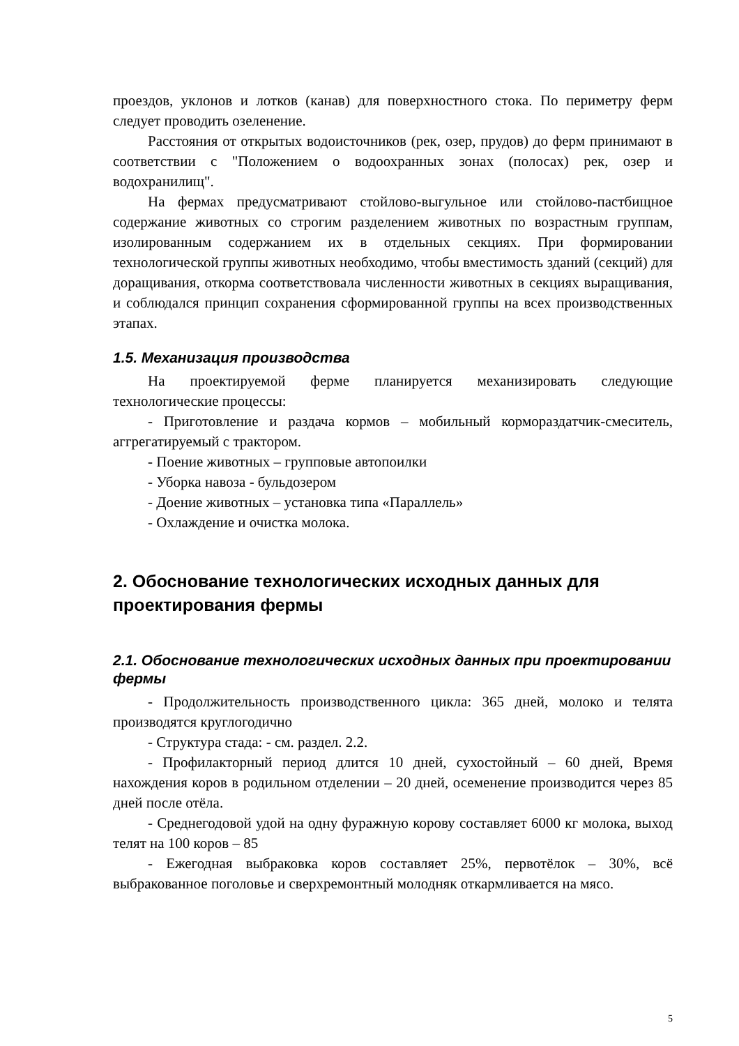проездов, уклонов и лотков (канав) для поверхностного стока. По периметру ферм следует проводить озеленение.
Расстояния от открытых водоисточников (рек, озер, прудов) до ферм принимают в соответствии с "Положением о водоохранных зонах (полосах) рек, озер и водохранилищ".
На фермах предусматривают стойлово-выгульное или стойлово-пастбищное содержание животных со строгим разделением животных по возрастным группам, изолированным содержанием их в отдельных секциях. При формировании технологической группы животных необходимо, чтобы вместимость зданий (секций) для доращивания, откорма соответствовала численности животных в секциях выращивания, и соблюдался принцип сохранения сформированной группы на всех производственных этапах.
1.5. Механизация производства
На проектируемой ферме планируется механизировать следующие технологические процессы:
- Приготовление и раздача кормов – мобильный кормораздатчик-смеситель, аггрегатируемый с трактором.
- Поение животных – групповые автопоилки
- Уборка навоза - бульдозером
- Доение животных – установка типа «Параллель»
- Охлаждение и очистка молока.
2. Обоснование технологических исходных данных для проектирования фермы
2.1. Обоснование технологических исходных данных при проектировании фермы
- Продолжительность производственного цикла: 365 дней, молоко и телята производятся круглогодично
- Структура стада: - см. раздел. 2.2.
- Профилакторный период длится 10 дней, сухостойный – 60 дней, Время нахождения коров в родильном отделении – 20 дней, осеменение производится через 85 дней после отёла.
- Среднегодовой удой на одну фуражную корову составляет 6000 кг молока, выход телят на 100 коров – 85
- Ежегодная выбраковка коров составляет 25%, первотёлок – 30%, всё выбракованное поголовье и сверхремонтный молодняк откармливается на мясо.
5